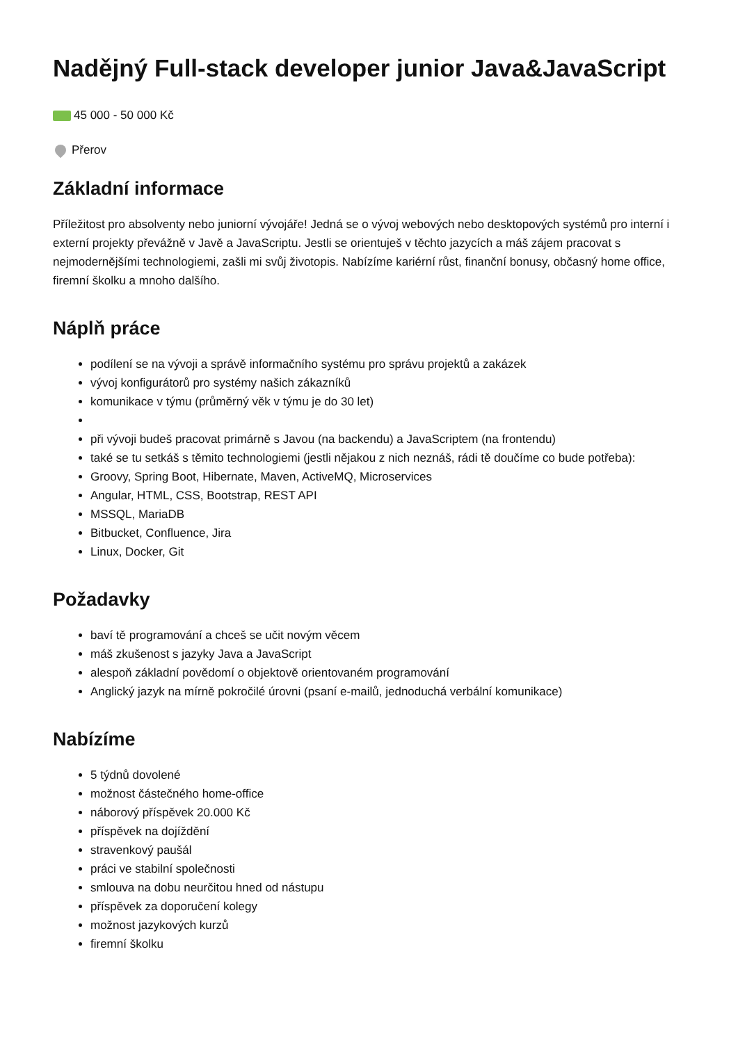Nadějný Full-stack developer junior Java&JavaScript
45 000 - 50 000 Kč
Přerov
Základní informace
Příležitost pro absolventy nebo juniorní vývojáře! Jedná se o vývoj webových nebo desktopových systémů pro interní i externí projekty převážně v Javě a JavaScriptu. Jestli se orientuješ v těchto jazycích a máš zájem pracovat s nejmodernějšími technologiemi, zašli mi svůj životopis. Nabízíme kariérní růst, finanční bonusy, občasný home office, firemní školku a mnoho dalšího.
Náplň práce
podílení se na vývoji a správě informačního systému pro správu projektů a zakázek
vývoj konfigurátorů pro systémy našich zákazníků
komunikace v týmu (průměrný věk v týmu je do 30 let)
při vývoji budeš pracovat primárně s Javou (na backendu) a JavaScriptem (na frontendu)
také se tu setkáš s těmito technologiemi (jestli nějakou z nich neznáš, rádi tě doučíme co bude potřeba):
Groovy, Spring Boot, Hibernate, Maven, ActiveMQ, Microservices
Angular, HTML, CSS, Bootstrap, REST API
MSSQL, MariaDB
Bitbucket, Confluence, Jira
Linux, Docker, Git
Požadavky
baví tě programování a chceš se učit novým věcem
máš zkušenost s jazyky Java a JavaScript
alespoň základní povědomí o objektově orientovaném programování
Anglický jazyk na mírně pokročilé úrovni (psaní e-mailů, jednoduchá verbální komunikace)
Nabízíme
5 týdnů dovolené
možnost částečného home-office
náborový příspěvek 20.000 Kč
příspěvek na dojíždění
stravenkový paušál
práci ve stabilní společnosti
smlouva na dobu neurčitou hned od nástupu
příspěvek za doporučení kolegy
možnost jazykových kurzů
firemní školku